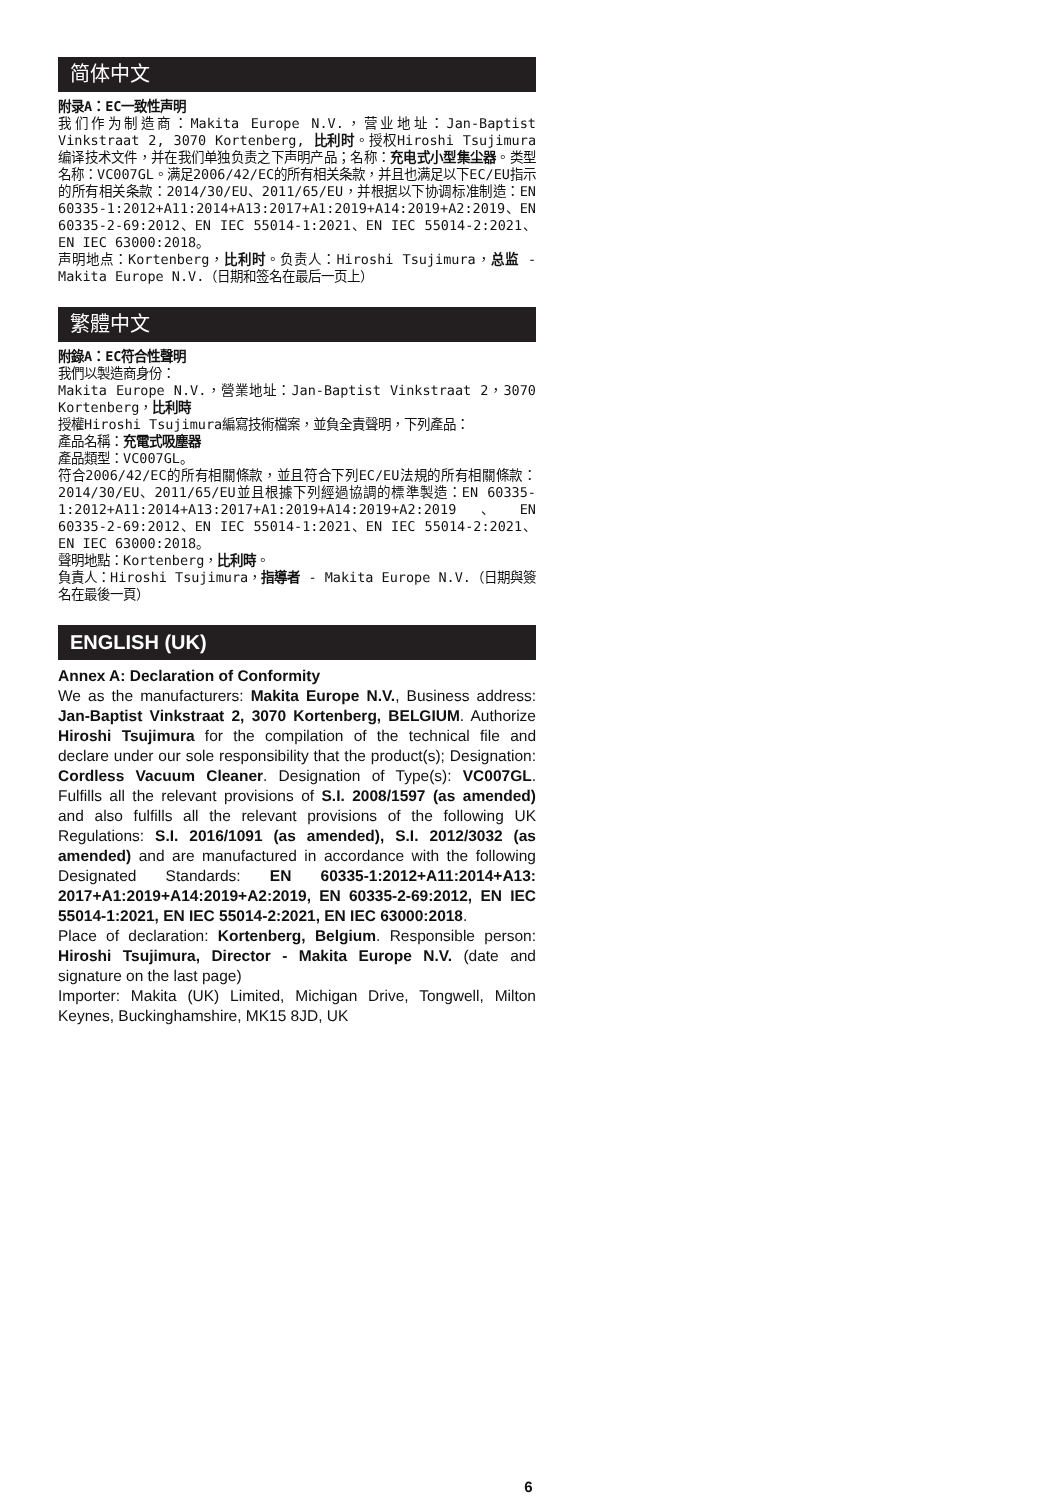简体中文
附录A：EC一致性声明
我们作为制造商：Makita Europe N.V.，营业地址：Jan-Baptist Vinkstraat 2, 3070 Kortenberg, 比利时。授权Hiroshi Tsujimura编译技术文件，并在我们单独负责之下声明产品；名称：充电式小型集尘器。类型名称：VC007GL。满足2006/42/EC的所有相关条款，并且也满足以下EC/EU指示的所有相关条款：2014/30/EU、2011/65/EU，并根据以下协调标准制造：EN 60335-1:2012+A11:2014+A13:2017+A1:2019+A14:2019+A2:2019、EN 60335-2-69:2012、EN IEC 55014-1:2021、EN IEC 55014-2:2021、EN IEC 63000:2018。
声明地点：Kortenberg，比利时。负责人：Hiroshi Tsujimura，总监 - Makita Europe N.V.（日期和签名在最后一页上）
繁體中文
附錄A：EC符合性聲明
我們以製造商身份：
Makita Europe N.V.，營業地址：Jan-Baptist Vinkstraat 2，3070 Kortenberg，比利時
授權Hiroshi Tsujimura編寫技術檔案，並負全責聲明，下列產品：
產品名稱：充電式吸塵器
產品類型：VC007GL。
符合2006/42/EC的所有相關條款，並且符合下列EC/EU法規的所有相關條款：2014/30/EU、2011/65/EU並且根據下列經過協調的標準製造：EN 60335-1:2012+A11:2014+A13:2017+A1:2019+A14:2019+A2:2019、EN 60335-2-69:2012、EN IEC 55014-1:2021、EN IEC 55014-2:2021、EN IEC 63000:2018。
聲明地點：Kortenberg，比利時。
負責人：Hiroshi Tsujimura，指導者 - Makita Europe N.V.（日期與簽名在最後一頁）
ENGLISH (UK)
Annex A: Declaration of Conformity
We as the manufacturers: Makita Europe N.V., Business address: Jan-Baptist Vinkstraat 2, 3070 Kortenberg, BELGIUM. Authorize Hiroshi Tsujimura for the compilation of the technical file and declare under our sole responsibility that the product(s); Designation: Cordless Vacuum Cleaner. Designation of Type(s): VC007GL. Fulfills all the relevant provisions of S.I. 2008/1597 (as amended) and also fulfills all the relevant provisions of the following UK Regulations: S.I. 2016/1091 (as amended), S.I. 2012/3032 (as amended) and are manufactured in accordance with the following Designated Standards: EN 60335-1:2012+A11:2014+A13: 2017+A1:2019+A14:2019+A2:2019, EN 60335-2-69:2012, EN IEC 55014-1:2021, EN IEC 55014-2:2021, EN IEC 63000:2018.
Place of declaration: Kortenberg, Belgium. Responsible person: Hiroshi Tsujimura, Director - Makita Europe N.V. (date and signature on the last page)
Importer: Makita (UK) Limited, Michigan Drive, Tongwell, Milton Keynes, Buckinghamshire, MK15 8JD, UK
6